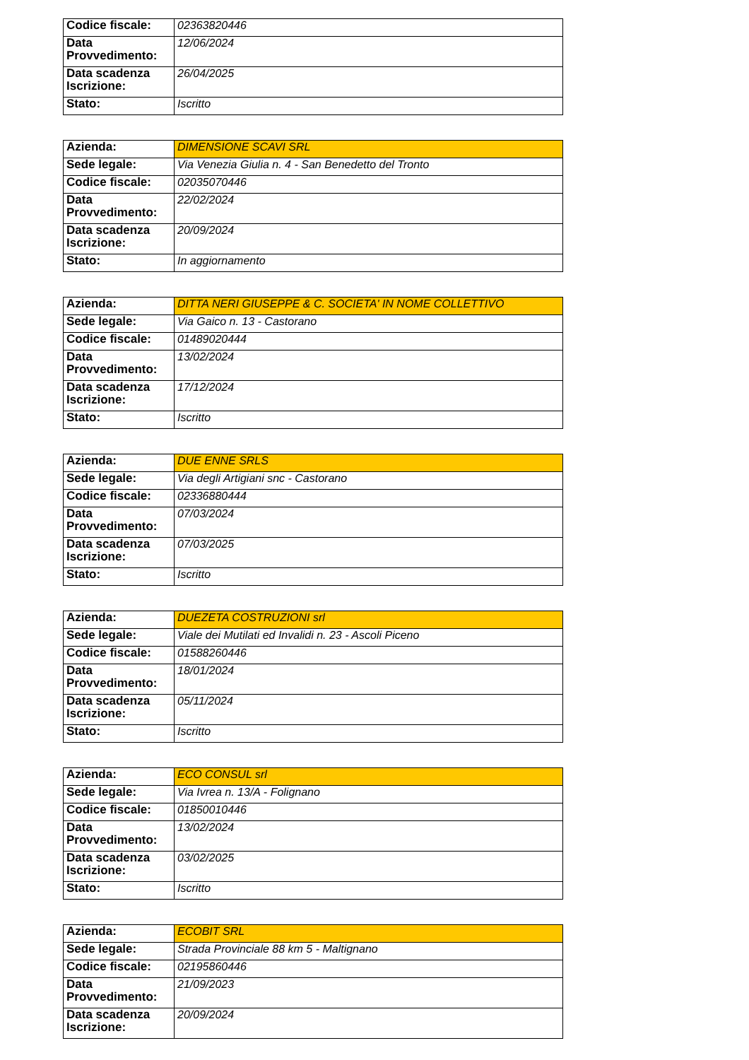| Codice fiscale: | 02363820446 |
| Data Provvedimento: | 12/06/2024 |
| Data scadenza Iscrizione: | 26/04/2025 |
| Stato: | Iscritto |
| Azienda: | DIMENSIONE SCAVI SRL |
| Sede legale: | Via Venezia Giulia n. 4 - San Benedetto del Tronto |
| Codice fiscale: | 02035070446 |
| Data Provvedimento: | 22/02/2024 |
| Data scadenza Iscrizione: | 20/09/2024 |
| Stato: | In aggiornamento |
| Azienda: | DITTA NERI GIUSEPPE & C. SOCIETA' IN NOME COLLETTIVO |
| Sede legale: | Via Gaico n. 13 - Castorano |
| Codice fiscale: | 01489020444 |
| Data Provvedimento: | 13/02/2024 |
| Data scadenza Iscrizione: | 17/12/2024 |
| Stato: | Iscritto |
| Azienda: | DUE ENNE SRLS |
| Sede legale: | Via degli Artigiani snc - Castorano |
| Codice fiscale: | 02336880444 |
| Data Provvedimento: | 07/03/2024 |
| Data scadenza Iscrizione: | 07/03/2025 |
| Stato: | Iscritto |
| Azienda: | DUEZETA COSTRUZIONI srl |
| Sede legale: | Viale dei Mutilati ed Invalidi n. 23 - Ascoli Piceno |
| Codice fiscale: | 01588260446 |
| Data Provvedimento: | 18/01/2024 |
| Data scadenza Iscrizione: | 05/11/2024 |
| Stato: | Iscritto |
| Azienda: | ECO CONSUL srl |
| Sede legale: | Via Ivrea n. 13/A - Folignano |
| Codice fiscale: | 01850010446 |
| Data Provvedimento: | 13/02/2024 |
| Data scadenza Iscrizione: | 03/02/2025 |
| Stato: | Iscritto |
| Azienda: | ECOBIT SRL |
| Sede legale: | Strada Provinciale 88 km 5 - Maltignano |
| Codice fiscale: | 02195860446 |
| Data Provvedimento: | 21/09/2023 |
| Data scadenza Iscrizione: | 20/09/2024 |